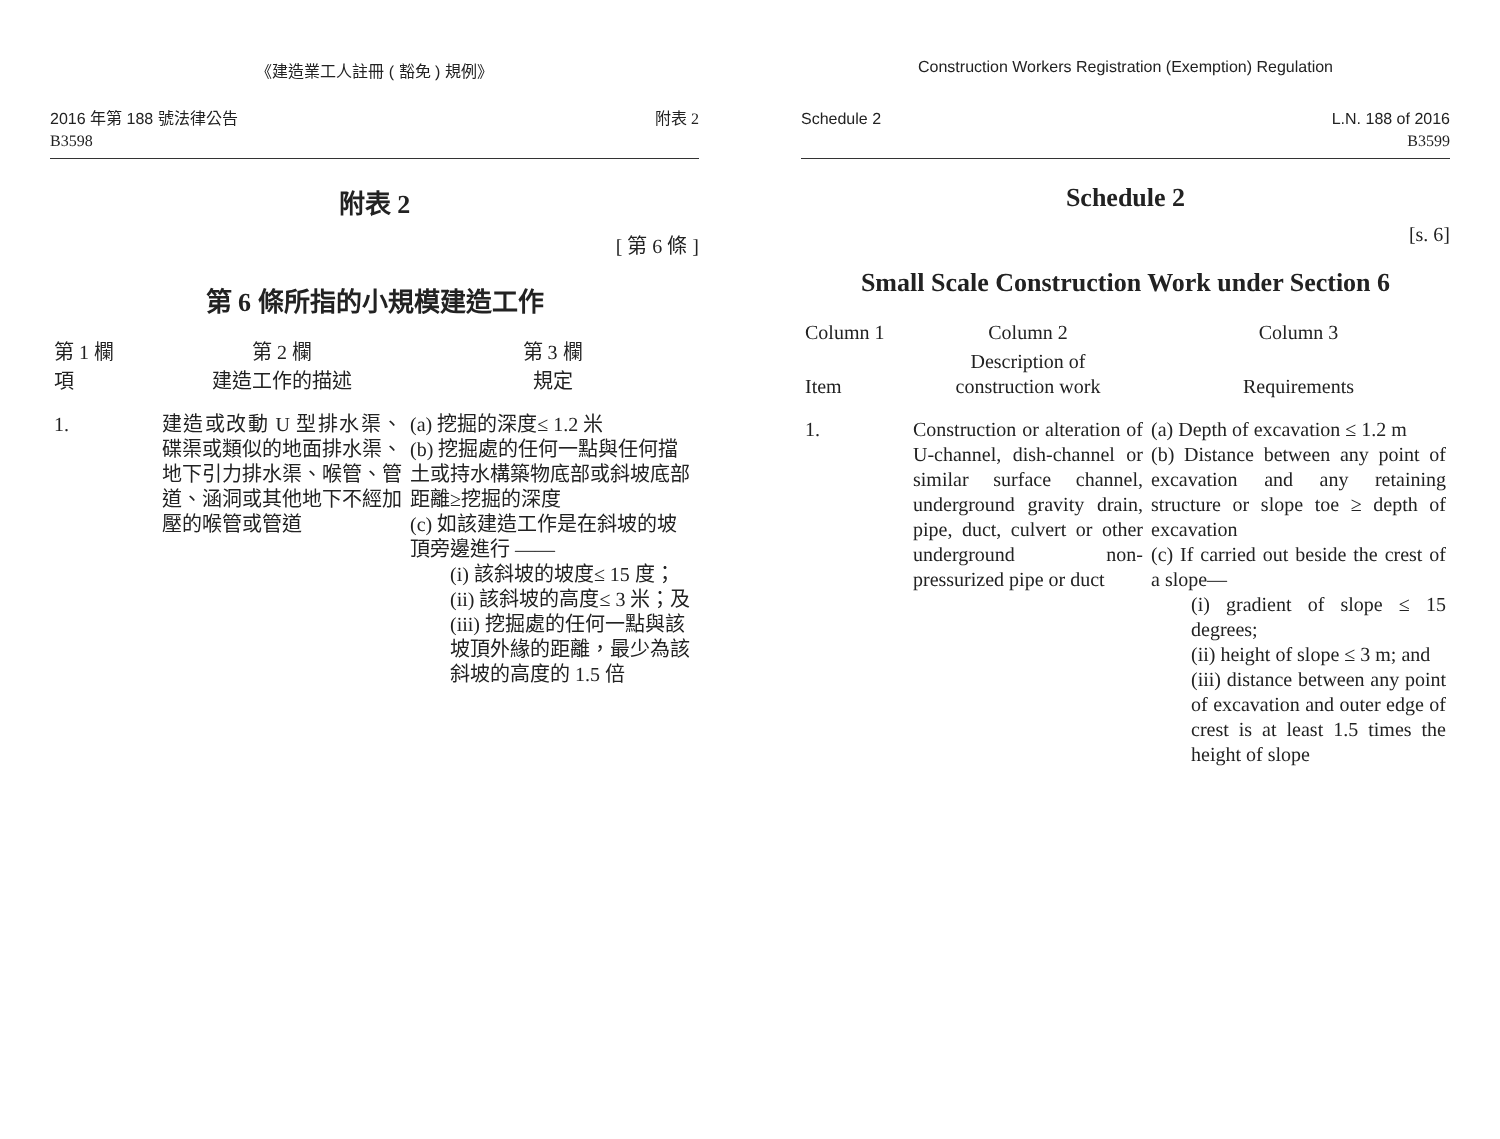《建造業工人註冊 ( 豁免 ) 規例》
2016 年第 188 號法律公告
B3598
附表 2
附表 2
[ 第 6 條 ]
第 6 條所指的小規模建造工作
| 第 1 欄 | 第 2 欄 | 第 3 欄 |
| 項 | 建造工作的描述 | 規定 |
| 1. | 建造或改動 U 型排水渠、碟渠或類似的地面排水渠、地下引力排水渠、喉管、管道、涵洞或其他地下不經加壓的喉管或管道 | (a) 挖掘的深度≤ 1.2 米 (b) 挖掘處的任何一點與任何擋土或持水構築物底部或斜坡底部距離≥挖掘的深度 (c) 如該建造工作是在斜坡的坡頂旁邊進行 —— (i) 該斜坡的坡度≤ 15 度； (ii) 該斜坡的高度≤ 3 米；及 (iii) 挖掘處的任何一點與該坡頂外緣的距離，最少為該斜坡的高度的 1.5 倍 |
Construction Workers Registration (Exemption) Regulation
Schedule 2 L.N. 188 of 2016
B3599
Schedule 2
[s. 6]
Small Scale Construction Work under Section 6
| Column 1 | Column 2 | Column 3 |
| Item | Description of construction work | Requirements |
| 1. | Construction or alteration of U-channel, dish-channel or similar surface channel, underground gravity drain, pipe, duct, culvert or other underground non-pressurized pipe or duct | (a) Depth of excavation ≤ 1.2 m (b) Distance between any point of excavation and any retaining structure or slope toe ≥ depth of excavation (c) If carried out beside the crest of a slope— (i) gradient of slope ≤ 15 degrees; (ii) height of slope ≤ 3 m; and (iii) distance between any point of excavation and outer edge of crest is at least 1.5 times the height of slope |